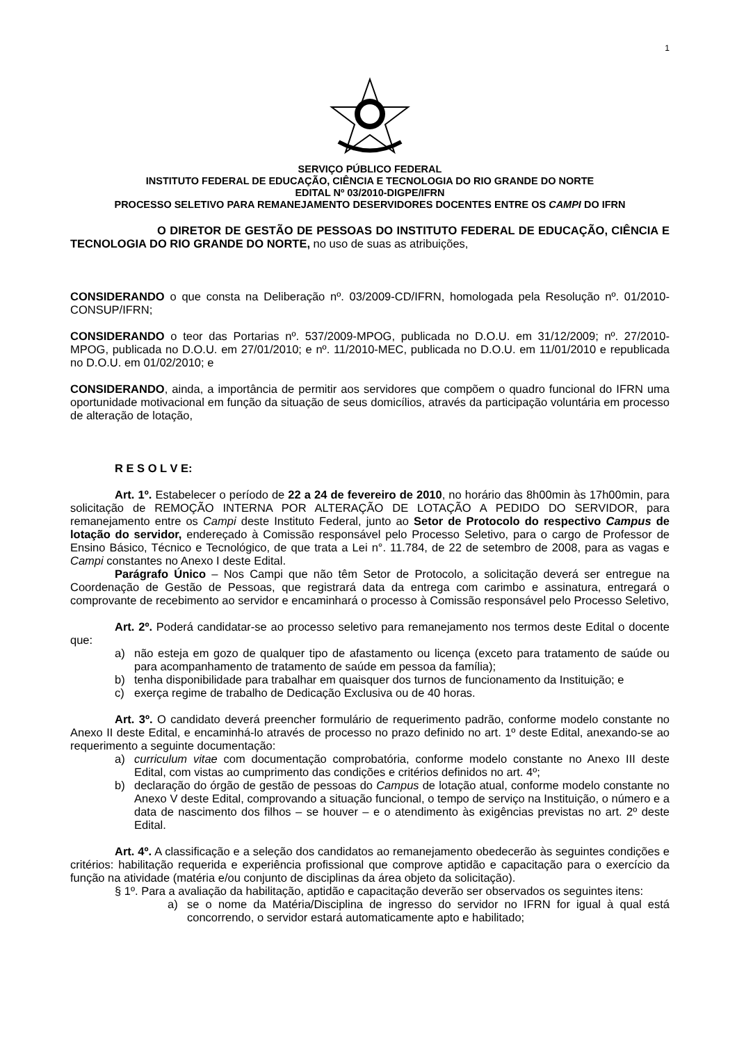1
SERVIÇO PÚBLICO FEDERAL
INSTITUTO FEDERAL DE EDUCAÇÃO, CIÊNCIA E TECNOLOGIA DO RIO GRANDE DO NORTE
EDITAL Nº 03/2010-DIGPE/IFRN
PROCESSO SELETIVO PARA REMANEJAMENTO DESERVIDORES DOCENTES ENTRE OS CAMPI DO IFRN
O DIRETOR DE GESTÃO DE PESSOAS DO INSTITUTO FEDERAL DE EDUCAÇÃO, CIÊNCIA E TECNOLOGIA DO RIO GRANDE DO NORTE, no uso de suas as atribuições,
CONSIDERANDO o que consta na Deliberação nº. 03/2009-CD/IFRN, homologada pela Resolução nº. 01/2010-CONSUP/IFRN;
CONSIDERANDO o teor das Portarias nº. 537/2009-MPOG, publicada no D.O.U. em 31/12/2009; nº. 27/2010-MPOG, publicada no D.O.U. em 27/01/2010; e nº. 11/2010-MEC, publicada no D.O.U. em 11/01/2010 e republicada no D.O.U. em 01/02/2010; e
CONSIDERANDO, ainda, a importância de permitir aos servidores que compõem o quadro funcional do IFRN uma oportunidade motivacional em função da situação de seus domicílios, através da participação voluntária em processo de alteração de lotação,
R E S O L V E:
Art. 1º. Estabelecer o período de 22 a 24 de fevereiro de 2010, no horário das 8h00min às 17h00min, para solicitação de REMOÇÃO INTERNA POR ALTERAÇÃO DE LOTAÇÃO A PEDIDO DO SERVIDOR, para remanejamento entre os Campi deste Instituto Federal, junto ao Setor de Protocolo do respectivo Campus de lotação do servidor, endereçado à Comissão responsável pelo Processo Seletivo, para o cargo de Professor de Ensino Básico, Técnico e Tecnológico, de que trata a Lei n°. 11.784, de 22 de setembro de 2008, para as vagas e Campi constantes no Anexo I deste Edital.
Parágrafo Único – Nos Campi que não têm Setor de Protocolo, a solicitação deverá ser entregue na Coordenação de Gestão de Pessoas, que registrará data da entrega com carimbo e assinatura, entregará o comprovante de recebimento ao servidor e encaminhará o processo à Comissão responsável pelo Processo Seletivo,
Art. 2º. Poderá candidatar-se ao processo seletivo para remanejamento nos termos deste Edital o docente que:
a) não esteja em gozo de qualquer tipo de afastamento ou licença (exceto para tratamento de saúde ou para acompanhamento de tratamento de saúde em pessoa da família);
b) tenha disponibilidade para trabalhar em quaisquer dos turnos de funcionamento da Instituição; e
c) exerça regime de trabalho de Dedicação Exclusiva ou de 40 horas.
Art. 3º. O candidato deverá preencher formulário de requerimento padrão, conforme modelo constante no Anexo II deste Edital, e encaminhá-lo através de processo no prazo definido no art. 1º deste Edital, anexando-se ao requerimento a seguinte documentação:
a) curriculum vitae com documentação comprobatória, conforme modelo constante no Anexo III deste Edital, com vistas ao cumprimento das condições e critérios definidos no art. 4º;
b) declaração do órgão de gestão de pessoas do Campus de lotação atual, conforme modelo constante no Anexo V deste Edital, comprovando a situação funcional, o tempo de serviço na Instituição, o número e a data de nascimento dos filhos – se houver – e o atendimento às exigências previstas no art. 2º deste Edital.
Art. 4º. A classificação e a seleção dos candidatos ao remanejamento obedecerão às seguintes condições e critérios: habilitação requerida e experiência profissional que comprove aptidão e capacitação para o exercício da função na atividade (matéria e/ou conjunto de disciplinas da área objeto da solicitação).
§ 1º. Para a avaliação da habilitação, aptidão e capacitação deverão ser observados os seguintes itens:
a) se o nome da Matéria/Disciplina de ingresso do servidor no IFRN for igual à qual está concorrendo, o servidor estará automaticamente apto e habilitado;